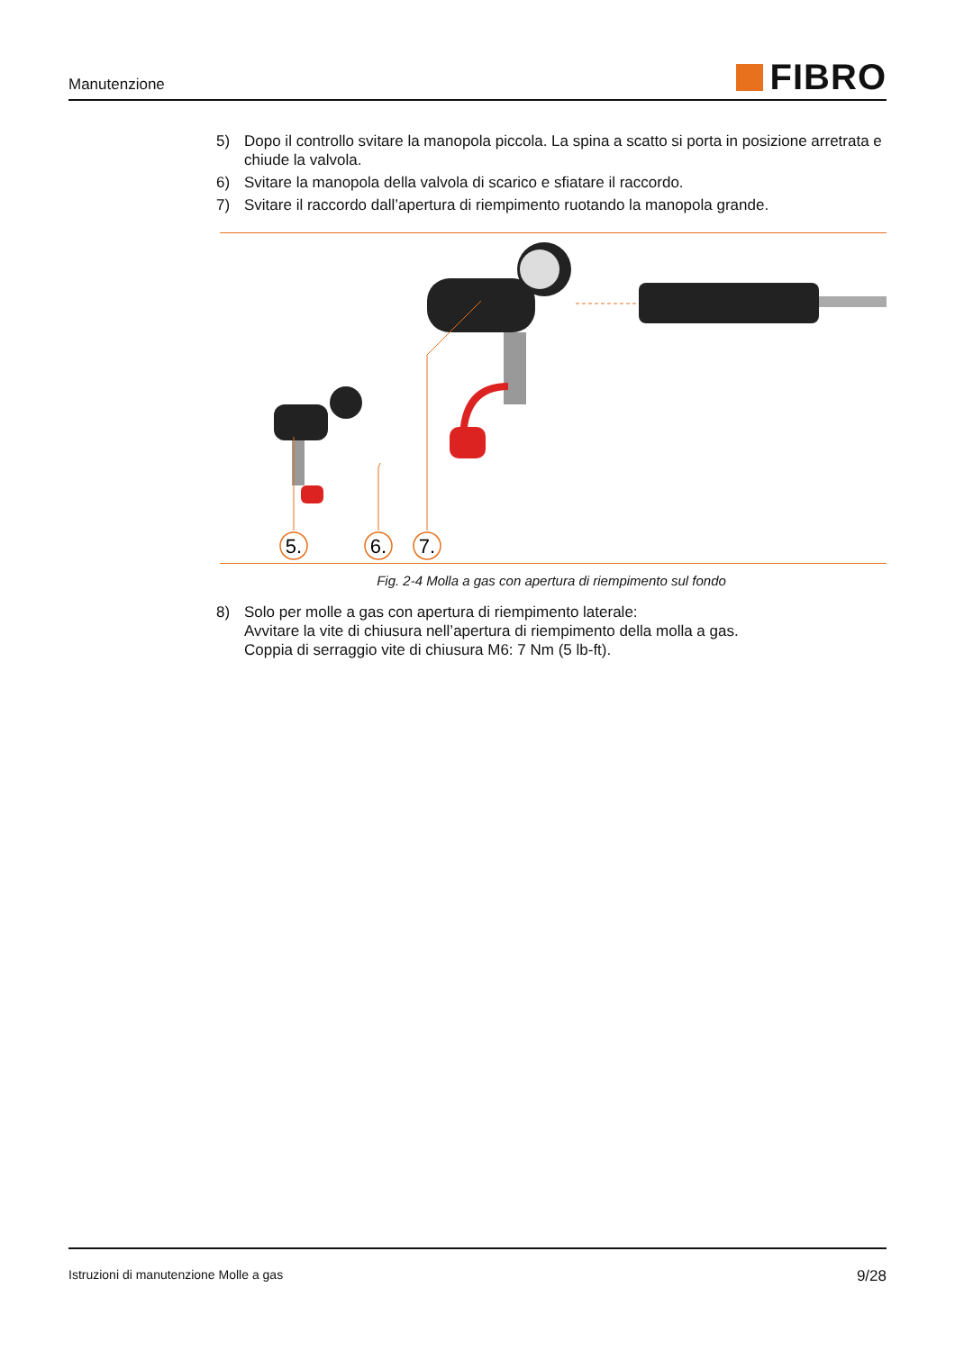Manutenzione FIBRO
5) Dopo il controllo svitare la manopola piccola. La spina a scatto si porta in posizione arretrata e chiude la valvola.
6) Svitare la manopola della valvola di scarico e sfiatare il raccordo.
7) Svitare il raccordo dall’apertura di riempimento ruotando la manopola grande.
5.
6.
7.
Fig. 2-4 Molla a gas con apertura di riempimento sul fondo
8) Solo per molle a gas con apertura di riempimento laterale:
Avvitare la vite di chiusura nell’apertura di riempimento della molla a gas.
Coppia di serraggio vite di chiusura M6: 7 Nm (5 lb-ft).
Istruzioni di manutenzione Molle a gas 9/28